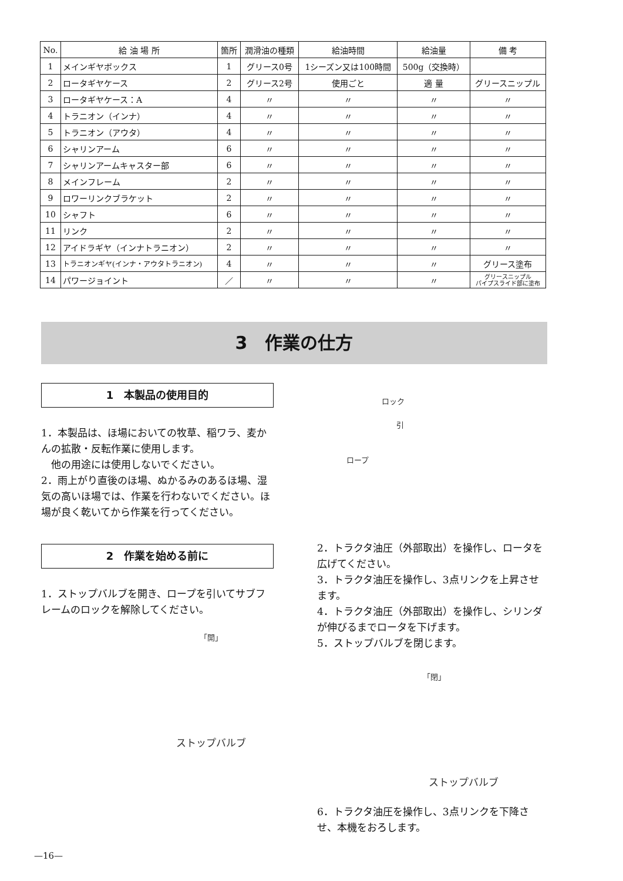| No. | 給 油 場 所 | 箇所 | 潤滑油の種類 | 給油時間 | 給油量 | 備 考 |
| --- | --- | --- | --- | --- | --- | --- |
| 1 | メインギヤボックス | 1 | グリース0号 | 1シーズン又は100時間 | 500g（交換時） | |
| 2 | ロータギヤケース | 2 | グリース2号 | 使用ごと | 適 量 | グリースニップル |
| 3 | ロータギヤケース：A | 4 | 〃 | 〃 | 〃 | 〃 |
| 4 | トラニオン（インナ） | 4 | 〃 | 〃 | 〃 | 〃 |
| 5 | トラニオン（アウタ） | 4 | 〃 | 〃 | 〃 | 〃 |
| 6 | シャリンアーム | 6 | 〃 | 〃 | 〃 | 〃 |
| 7 | シャリンアームキャスター部 | 6 | 〃 | 〃 | 〃 | 〃 |
| 8 | メインフレーム | 2 | 〃 | 〃 | 〃 | 〃 |
| 9 | ロワーリンクブラケット | 2 | 〃 | 〃 | 〃 | 〃 |
| 10 | シャフト | 6 | 〃 | 〃 | 〃 | 〃 |
| 11 | リンク | 2 | 〃 | 〃 | 〃 | 〃 |
| 12 | アイドラギヤ（インナトラニオン） | 2 | 〃 | 〃 | 〃 | 〃 |
| 13 | トラニオンギヤ(インナ・アウタトラニオン) | 4 | 〃 | 〃 | 〃 | グリース塗布 |
| 14 | パワージョイント | ／ | 〃 | 〃 | 〃 | グリースニップル パイプスライド部に塗布 |
3　作業の仕方
1　本製品の使用目的
1．本製品は、ほ場においての牧草、稲ワラ、麦かんの拡散・反転作業に使用します。
　他の用途には使用しないでください。
2．雨上がり直後のほ場、ぬかるみのあるほ場、湿気の高いほ場では、作業を行わないでください。ほ場が良く乾いてから作業を行ってください。
2　作業を始める前に
1．ストップバルブを開き、ロープを引いてサブフレームのロックを解除してください。
「開」
ストップバルブ
ロック
引
ロープ
2．トラクタ油圧（外部取出）を操作し、ロータを広げてください。
3．トラクタ油圧を操作し、3点リンクを上昇させます。
4．トラクタ油圧（外部取出）を操作し、シリンダが伸びるまでロータを下げます。
5．ストップバルブを閉じます。
「閉」
ストップバルブ
6．トラクタ油圧を操作し、3点リンクを下降させ、本機をおろします。
—16—